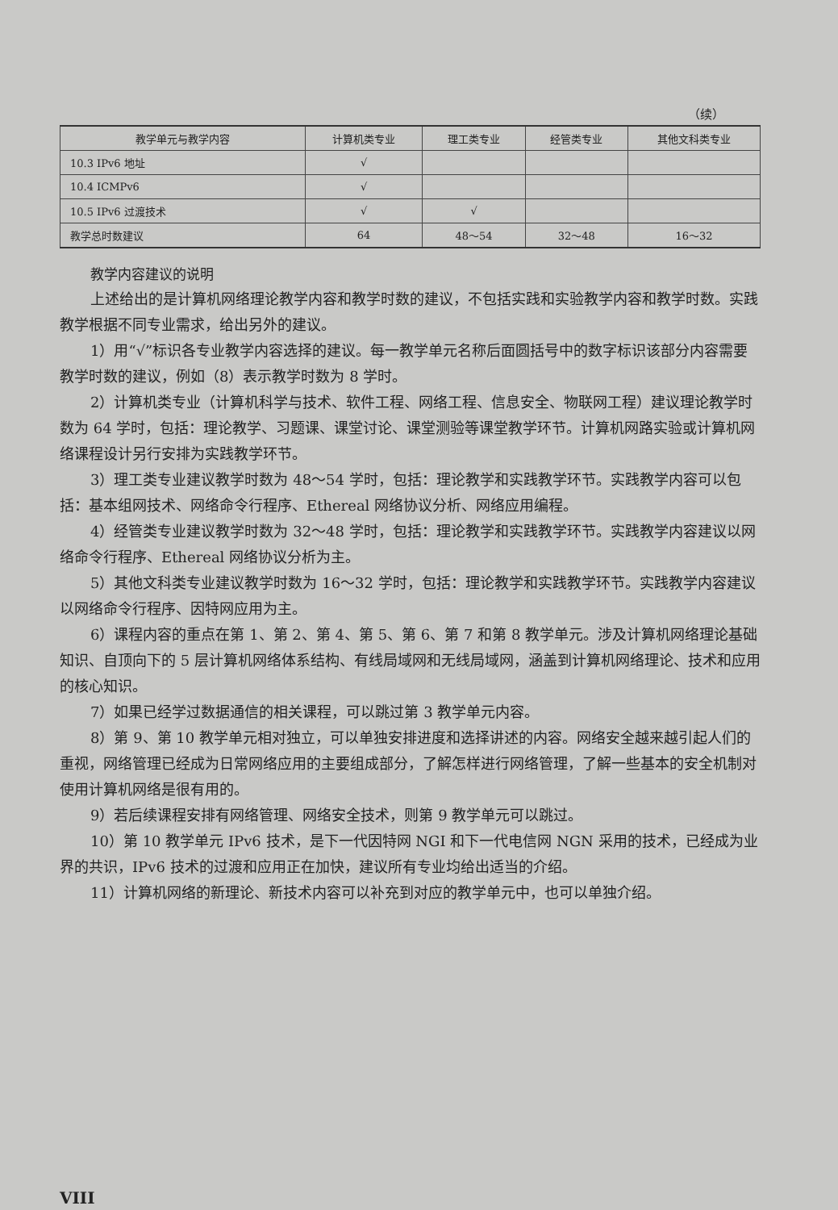（续）
| 教学单元与教学内容 | 计算机类专业 | 理工类专业 | 经管类专业 | 其他文科类专业 |
| --- | --- | --- | --- | --- |
| 10.3 IPv6 地址 | √ | | | |
| 10.4 ICMPv6 | √ | | | |
| 10.5 IPv6 过渡技术 | √ | √ | | |
| 教学总时数建议 | 64 | 48～54 | 32～48 | 16～32 |
教学内容建议的说明
上述给出的是计算机网络理论教学内容和教学时数的建议，不包括实践和实验教学内容和教学时数。实践教学根据不同专业需求，给出另外的建议。
1）用“√”标识各专业教学内容选择的建议。每一教学单元名称后面圆括号中的数字标识该部分内容需要教学时数的建议，例如（8）表示教学时数为 8 学时。
2）计算机类专业（计算机科学与技术、软件工程、网络工程、信息安全、物联网工程）建议理论教学时数为 64 学时，包括：理论教学、习题课、课堂讨论、课堂测验等课堂教学环节。计算机网路实验或计算机网络课程设计另行安排为实践教学环节。
3）理工类专业建议教学时数为 48～54 学时，包括：理论教学和实践教学环节。实践教学内容可以包括：基本组网技术、网络命令行程序、Ethereal 网络协议分析、网络应用编程。
4）经管类专业建议教学时数为 32～48 学时，包括：理论教学和实践教学环节。实践教学内容建议以网络命令行程序、Ethereal 网络协议分析为主。
5）其他文科类专业建议教学时数为 16～32 学时，包括：理论教学和实践教学环节。实践教学内容建议以网络命令行程序、因特网应用为主。
6）课程内容的重点在第 1、第 2、第 4、第 5、第 6、第 7 和第 8 教学单元。涉及计算机网络理论基础知识、自顶向下的 5 层计算机网络体系结构、有线局域网和无线局域网，涵盖到计算机网络理论、技术和应用的核心知识。
7）如果已经学过数据通信的相关课程，可以跳过第 3 教学单元内容。
8）第 9、第 10 教学单元相对独立，可以单独安排进度和选择讲述的内容。网络安全越来越引起人们的重视，网络管理已经成为日常网络应用的主要组成部分，了解怎样进行网络管理，了解一些基本的安全机制对使用计算机网络是很有用的。
9）若后续课程安排有网络管理、网络安全技术，则第 9 教学单元可以跳过。
10）第 10 教学单元 IPv6 技术，是下一代因特网 NGI 和下一代电信网 NGN 采用的技术，已经成为业界的共识，IPv6 技术的过渡和应用正在加快，建议所有专业均给出适当的介绍。
11）计算机网络的新理论、新技术内容可以补充到对应的教学单元中，也可以单独介绍。
VIII